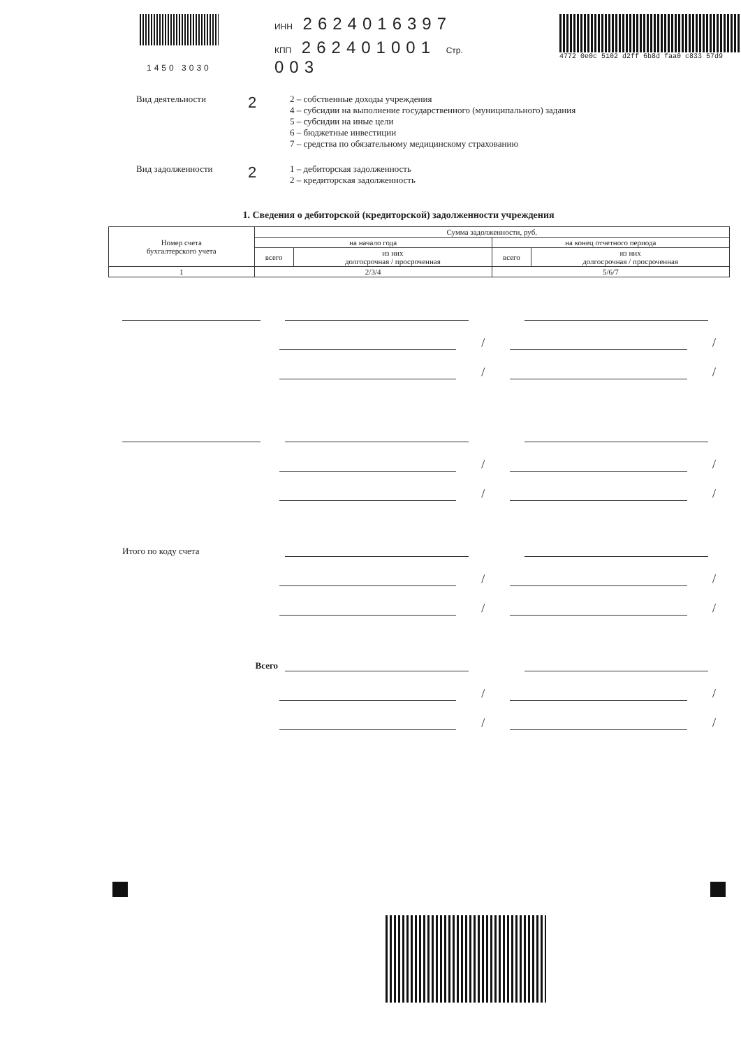ИНН 2624016397
КПП 262401001 Стр. 003
4772 0e0c 5102 d2ff 6b8d faa0 c833 57d9
1450 3030
Вид деятельности
2
2 – собственные доходы учреждения
4 – субсидии на выполнение государственного (муниципального) задания
5 – субсидии на иные цели
6 – бюджетные инвестиции
7 – средства по обязательному медицинскому страхованию
Вид задолженности
2
1 – дебиторская задолженность
2 – кредиторская задолженность
1. Сведения о дебиторской (кредиторской) задолженности учреждения
| Номер счета бухгалтерского учета | Сумма задолженности, руб. | | | |
| --- | --- | --- | --- | --- |
| | на начало года | | на конец отчетного периода | |
| | всего | из них долгосрочная / просроченная | всего | из них долгосрочная / просроченная |
| 1 | 2/3/4 | | 5/6/7 | |
/
/
/
/
/
/
/
/
Итого по коду счета
/
/
/
/
Всего
/
/
/
/